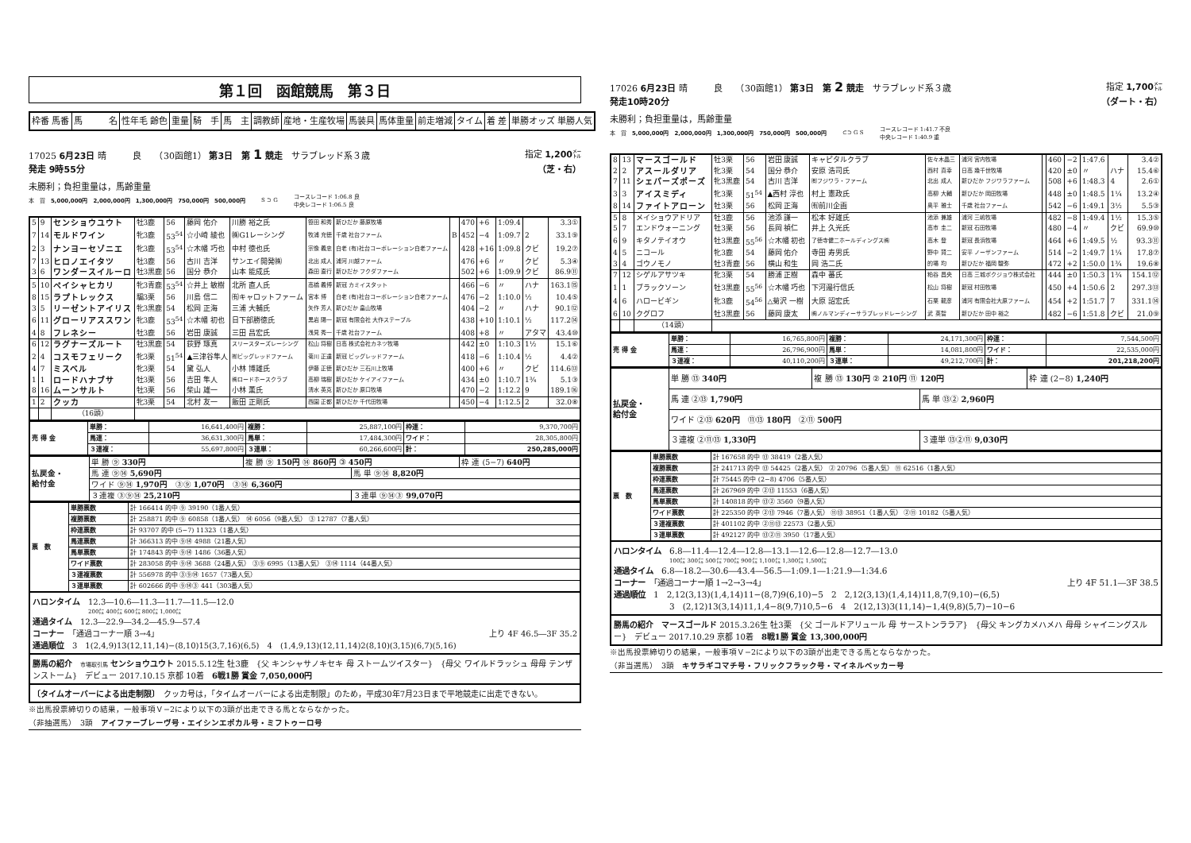第１回　函館競馬　第３日
| 枠番 馬番 | 馬 名 | 性年毛 齢色 | 重量 | 騎 手 | 馬 主 | 調教師 | 産地・生産牧場 | 馬装具 | 馬体重量 | 前走増減 | タイム | 着 差 | 単勝オッズ 単勝人気 |
| --- | --- | --- | --- | --- | --- | --- | --- | --- | --- | --- | --- | --- | --- |
17025 6月23日 晴　　　良　　（30函館1） 第3日　第 1 競走　サラブレッド系３歳 指定 1,200㍍
発走 9時55分 （芝・右）
未勝利；負担重量は，馬齢重量
本　賞　5,000,000円　2,000,000円　1,300,000円　750,000円　500,000円 S ⊃ G コースレコード 1:06.8 良
中央レコード 1:06.5 良
| 5 | 9 | センショウユウト | 牡3鹿 | 56 | 藤岡 佑介 | 川勝 裕之氏 | 笹田 和秀 | 新ひだか 藤原牧場 | | 470 | +6 | 1:09.4 | | 3.3① |
| 7 | 14 | モルドワイン | 牝3鹿 | 53<sup>54</sup> | ☆小崎 綾也 | ㈱G1レーシング | 牧浦 充徳 | 千歳 社台ファーム | B | 452 | −4 | 1:09.7 | 2 | 33.1⑨ |
| 2 | 3 | ナンヨーセゾニエ | 牝3鹿 | 53<sup>54</sup> | ☆木幡 巧也 | 中村 徳也氏 | 宗像 義忠 | 白老 (有)社台コーポレーション白老ファーム | | 428 | +16 | 1:09.8 | クビ | 19.2⑦ |
| 7 | 13 | ヒロノエイタツ | 牡3鹿 | 56 | 古川 吉洋 | サンエイ開発㈱ | 北出 成人 | 浦河 川越ファーム | | 476 | +6 | 〃 | クビ | 5.3④ |
| 3 | 6 | ワンダースイルーロ | 牡3黒鹿 | 56 | 国分 恭介 | 山本 能成氏 | 森田 直行 | 新ひだか フクダファーム | | 502 | +6 | 1:09.9 | クビ | 86.9⑪ |
| 5 | 10 | ペイシャヒカリ | 牝3青鹿 | 53<sup>54</sup> | ☆井上 敏樹 | 北所 直人氏 | 高橋 義博 | 新冠 カミイスタット | | 466 | −6 | 〃 | ハナ | 163.1⑮ |
| 8 | 15 | ラプトレックス | 騸3栗 | 56 | 川島 信二 | ㈲キャロットファーム | 宮本 博 | 白老 (有)社台コーポレーション白老ファーム | | 476 | −2 | 1:10.0 | ½ | 10.4⑤ |
| 3 | 5 | リーゼントアイリス | 牝3黒鹿 | 54 | 松岡 正海 | 三浦 大輔氏 | 矢作 芳人 | 新ひだか 畠山牧場 | | 404 | −2 | 〃 | ハナ | 90.1⑫ |
| 6 | 11 | グローリアススワン | 牝3鹿 | 53<sup>54</sup> | ☆木幡 初也 | 日下部勝徳氏 | 黒岩 陽一 | 新冠 有限会社 大作ステーブル | | 438 | +10 | 1:10.1 | ½ | 117.2⑭ |
| 4 | 8 | フレネシー | 牡3鹿 | 56 | 岩田 康誠 | 三田 昌宏氏 | 浅見 秀一 | 千歳 社台ファーム | | 408 | +8 | 〃 | アタマ | 43.4⑩ |
| 6 | 12 | ラグナーズルート | 牡3黒鹿 | 54 | 荻野 琢真 | スリースターズレーシング | 松山 将樹 | 日高 株式会社カネツ牧場 | | 442 | ±0 | 1:10.3 | 1½ | 15.1⑥ |
| 2 | 4 | コスモフェリーク | 牝3栗 | 51<sup>54</sup> | ▲三津谷隼人 | ㈲ビッグレッドファーム | 菊川 正達 | 新冠 ビッグレッドファーム | | 418 | −6 | 1:10.4 | ½ | 4.4② |
| 4 | 7 | ミスベル | 牝3栗 | 54 | 黛 弘人 | 小林 博雄氏 | 伊藤 正徳 | 新ひだか 三石川上牧場 | | 400 | +6 | 〃 | クビ | 114.6⑬ |
| 1 | 1 | ロードハナブサ | 牡3栗 | 56 | 吉田 隼人 | ㈱ロードホースクラブ | 高柳 瑞樹 | 新ひだか ケイアイファーム | | 434 | ±0 | 1:10.7 | 1¾ | 5.1③ |
| 8 | 16 | ムーンサルト | 牡3栗 | 56 | 柴山 雄一 | 小林 薫氏 | 清水 英克 | 新ひだか 原口牧場 | | 470 | −2 | 1:12.2 | 9 | 189.1⑯ |
| 1 | 2 | クッカ | 牝3栗 | 54 | 北村 友一 | 飯田 正剛氏 | 西園 正都 | 新ひだか 千代田牧場 | | 450 | −4 | 1:12.5 | 2 | 32.0⑧ |
| | | （16頭） | | | | | | | | | | | | |
| 売 得 金 | 単勝： | 16,641,400円 | 複勝： | 25,887,100円 | 枠連： | 9,370,700円 |
| | 馬連： | 36,631,300円 | 馬単： | 17,484,300円 | ワイド： | 28,305,800円 |
| | ３連複： | 55,697,800円 | ３連単： | 60,266,600円 | 計： | 250,285,000円 |
| 払戻金・ 給付金 | 単 勝 ⑨ 330円 | 複 勝 ⑨ 150円 ⑭ 860円 ③ 450円 | | 枠 連 (5−7) 640円 |
| | 馬 連 ⑨⑭ 5,690円 | | 馬 単 ⑨⑭ 8,820円 | |
| | ワイド ⑨⑭ 1,970円 ③⑨ 1,070円 ③⑭ 6,360円 | | | |
| | ３連複 ③⑨⑭ 25,210円 | | ３連単 ⑨⑭③ 99,070円 | |
| 票 数 | 単勝票数 | 計 166414 的中 ⑨ 39190（1番人気） |
| | 複勝票数 | 計 258871 的中 ⑨ 60858（1番人気） ⑭ 6056（9番人気） ③ 12787（7番人気） |
| | 枠連票数 | 計 93707 的中 (5−7) 11323（1番人気） |
| | 馬連票数 | 計 366313 的中 ⑨⑭ 4988（21番人気） |
| | 馬単票数 | 計 174843 的中 ⑨⑭ 1486（36番人気） |
| | ワイド票数 | 計 283058 的中 ⑨⑭ 3688（24番人気） ③⑨ 6995（13番人気） ③⑭ 1114（44番人気） |
| | ３連複票数 | 計 556978 的中 ③⑨⑭ 1657（73番人気） |
| | ３連単票数 | 計 602666 的中 ⑨⑭③ 441（303番人気） |
ハロンタイム　12.3―10.6―11.3―11.7―11.5―12.0
200㍍ 400㍍ 600㍍ 800㍍ 1,000㍍
通過タイム　12.3―22.9―34.2―45.9―57.4
コーナー　「通過コーナー順 3→4」 上り 4F 46.5―3F 35.2
通過順位　3　1(2,4,9)13(12,11,14)−(8,10)15(3,7,16)(6,5)　4　(1,4,9,13)(12,11,14)2(8,10)(3,15)(6,7)(5,16)
勝馬の紹介　市場取引馬 センショウユウト 2015.5.12生 牡3鹿　{父 キンシャサノキセキ 母 ストームツイスター}　{母父 ワイルドラッシュ 母母 テンザンストーム}　デビュー 2017.10.15 京都 10着　6戦1勝 賞金 7,050,000円
〔タイムオーバーによる出走制限〕　クッカ号は，「タイムオーバーによる出走制限」のため，平成30年7月23日まで平地競走に出走できない。
※出馬投票締切りの結果，一般事項Ｖ−2により以下の3頭が出走できる馬とならなかった。
（非抽選馬）　3頭　アイファーブレーヴ号・エイシンエポカル号・ミフトゥーロ号
17026 6月23日 晴　　　良　　（30函館1） 第3日　第 2 競走　サラブレッド系３歳 指定 1,700㍍
発走10時20分 （ダート・右）
未勝利；負担重量は，馬齢重量
本　賞　5,000,000円　2,000,000円　1,300,000円　750,000円　500,000円 ⊂⊃ G S コースレコード 1:41.7 不良
中央レコード 1:40.9 重
| 8 | 13 | マースゴールド | 牡3栗 | 56 | 岩田 康誠 | キャピタルクラブ | 佐々木晶三 | 浦河 宮内牧場 | | 460 | −2 | 1:47.6 | | 3.4② |
| 2 | 2 | アスールダリア | 牝3栗 | 54 | 国分 恭介 | 安原 浩司氏 | 西村 真幸 | 日高 幾千世牧場 | | 420 | ±0 | 〃 | ハナ | 15.4⑥ |
| 7 | 11 | シェパーズポーズ | 牝3黒鹿 | 54 | 古川 吉洋 | ㈲フジワラ・ファーム | 北出 成人 | 新ひだか フジワラファーム | | 508 | +6 | 1:48.3 | 4 | 2.6① |
| 3 | 3 | アイスミディ | 牝3栗 | 51<sup>54</sup> | ▲西村 淳也 | 村上 憲政氏 | 高柳 大輔 | 新ひだか 岡田牧場 | | 448 | ±0 | 1:48.5 | 1¼ | 13.2④ |
| 8 | 14 | ファイトアローン | 牡3栗 | 56 | 松岡 正海 | ㈲前川企画 | 奥平 雅士 | 千歳 社台ファーム | | 542 | −6 | 1:49.1 | 3½ | 5.5③ |
| 5 | 8 | メイショウアドリア | 牡3鹿 | 56 | 池添 謙一 | 松本 好雄氏 | 池添 兼雄 | 浦河 三嶋牧場 | | 482 | −8 | 1:49.4 | 1½ | 15.3⑤ |
| 5 | 7 | エンドウォーニング | 牡3栗 | 56 | 長岡 禎仁 | 井上 久光氏 | 高市 圭二 | 新冠 石田牧場 | | 480 | −4 | 〃 | クビ | 69.9⑩ |
| 6 | 9 | キタノテイオウ | 牡3黒鹿 | 55<sup>56</sup> | ☆木幡 初也 | 了徳寺健二ホールディングス㈱ | 高木 登 | 新冠 長浜牧場 | | 464 | +6 | 1:49.5 | ½ | 93.3⑪ |
| 4 | 5 | ニコール | 牝3鹿 | 54 | 藤岡 佑介 | 寺田 寿男氏 | 野中 賢二 | 安平 ノーザンファーム | | 514 | −2 | 1:49.7 | 1¼ | 17.8⑦ |
| 3 | 4 | ゴウノモノ | 牡3青鹿 | 56 | 横山 和生 | 岡 浩二氏 | 的場 均 | 新ひだか 福岡 駿弥 | | 472 | +2 | 1:50.0 | 1¾ | 19.6⑧ |
| 7 | 12 | シゲルアサツキ | 牝3栗 | 54 | 勝浦 正樹 | 森中 蕃氏 | 粕谷 昌央 | 日高 三城ボクジョウ株式会社 | | 444 | ±0 | 1:50.3 | 1¾ | 154.1⑫ |
| 1 | 1 | ブラックソーン | 牡3黒鹿 | 55<sup>56</sup> | ☆木幡 巧也 | 下河邉行信氏 | 松山 将樹 | 新冠 村田牧場 | | 450 | +4 | 1:50.6 | 2 | 297.3⑬ |
| 4 | 6 | ハロービギン | 牝3鹿 | 54<sup>56</sup> | △菊沢 一樹 | 大原 詔宏氏 | 石栗 龍彦 | 浦河 有限会社大原ファーム | | 454 | +2 | 1:51.7 | 7 | 331.1⑭ |
| 6 | 10 | クグロフ | 牡3黒鹿 | 56 | 藤岡 康太 | ㈱ノルマンディーサラブレッドレーシング | 武 英智 | 新ひだか 田中 裕之 | | 482 | −6 | 1:51.8 | クビ | 21.0⑨ |
| | | （14頭） | | | | | | | | | | | | |
| 売 得 金 | 単勝： | 16,765,800円 | 複勝： | 24,171,300円 | 枠連： | 7,544,500円 |
| | 馬連： | 26,796,900円 | 馬単： | 14,081,800円 | ワイド： | 22,535,000円 |
| | ３連複： | 40,110,200円 | ３連単： | 49,212,700円 | 計： | 201,218,200円 |
| 払戻金・ 給付金 | 単 勝 ⑬ 340円 | 複 勝 ⑬ 130円 ② 210円 ⑪ 120円 | | 枠 連 (2−8) 1,240円 |
| | 馬 連 ②⑬ 1,790円 | | 馬 単 ⑬② 2,960円 | |
| | ワイド ②⑬ 620円 ⑪⑬ 180円 ②⑪ 500円 | | | |
| | ３連複 ②⑪⑬ 1,330円 | | ３連単 ⑬②⑪ 9,030円 | |
| 票 数 | 単勝票数 | 計 167658 的中 ⑬ 38419（2番人気） |
| | 複勝票数 | 計 241713 的中 ⑬ 54425（2番人気） ② 20796（5番人気） ⑪ 62516（1番人気） |
| | 枠連票数 | 計 75445 的中 (2−8) 4706（5番人気） |
| | 馬連票数 | 計 267969 的中 ②⑬ 11553（6番人気） |
| | 馬単票数 | 計 140818 的中 ⑬② 3560（9番人気） |
| | ワイド票数 | 計 225350 的中 ②⑬ 7946（7番人気） ⑪⑬ 38951（1番人気） ②⑪ 10182（5番人気） |
| | ３連複票数 | 計 401102 的中 ②⑪⑬ 22573（2番人気） |
| | ３連単票数 | 計 492127 的中 ⑬②⑪ 3950（17番人気） |
ハロンタイム　6.8―11.4―12.4―12.8―13.1―12.6―12.8―12.7―13.0
100㍍ 300㍍ 500㍍ 700㍍ 900㍍ 1,100㍍ 1,300㍍ 1,500㍍
通過タイム　6.8―18.2―30.6―43.4―56.5―1:09.1―1:21.9―1:34.6
コーナー　「通過コーナー順 1→2→3→4」 上り 4F 51.1―3F 38.5
通過順位　1　2,12(3,13)(1,4,14)11−(8,7)9(6,10)−5　2　2,12(3,13)(1,4,14)11,8,7(9,10)−(6,5)
3　(2,12)13(3,14)11,1,4−8(9,7)10,5−6　4　2(12,13)3(11,14)−1,4(9,8)(5,7)−10−6
勝馬の紹介　マースゴールド 2015.3.26生 牡3栗　{父 ゴールドアリュール 母 サーストンララア}　{母父 キングカメハメハ 母母 シャイニングスルー}　デビュー 2017.10.29 京都 10着　8戦1勝 賞金 13,300,000円
※出馬投票締切りの結果，一般事項Ｖ−2により以下の3頭が出走できる馬とならなかった。
（非当選馬）　3頭　キサラギコマチ号・フリックフラック号・マイネルベッカー号